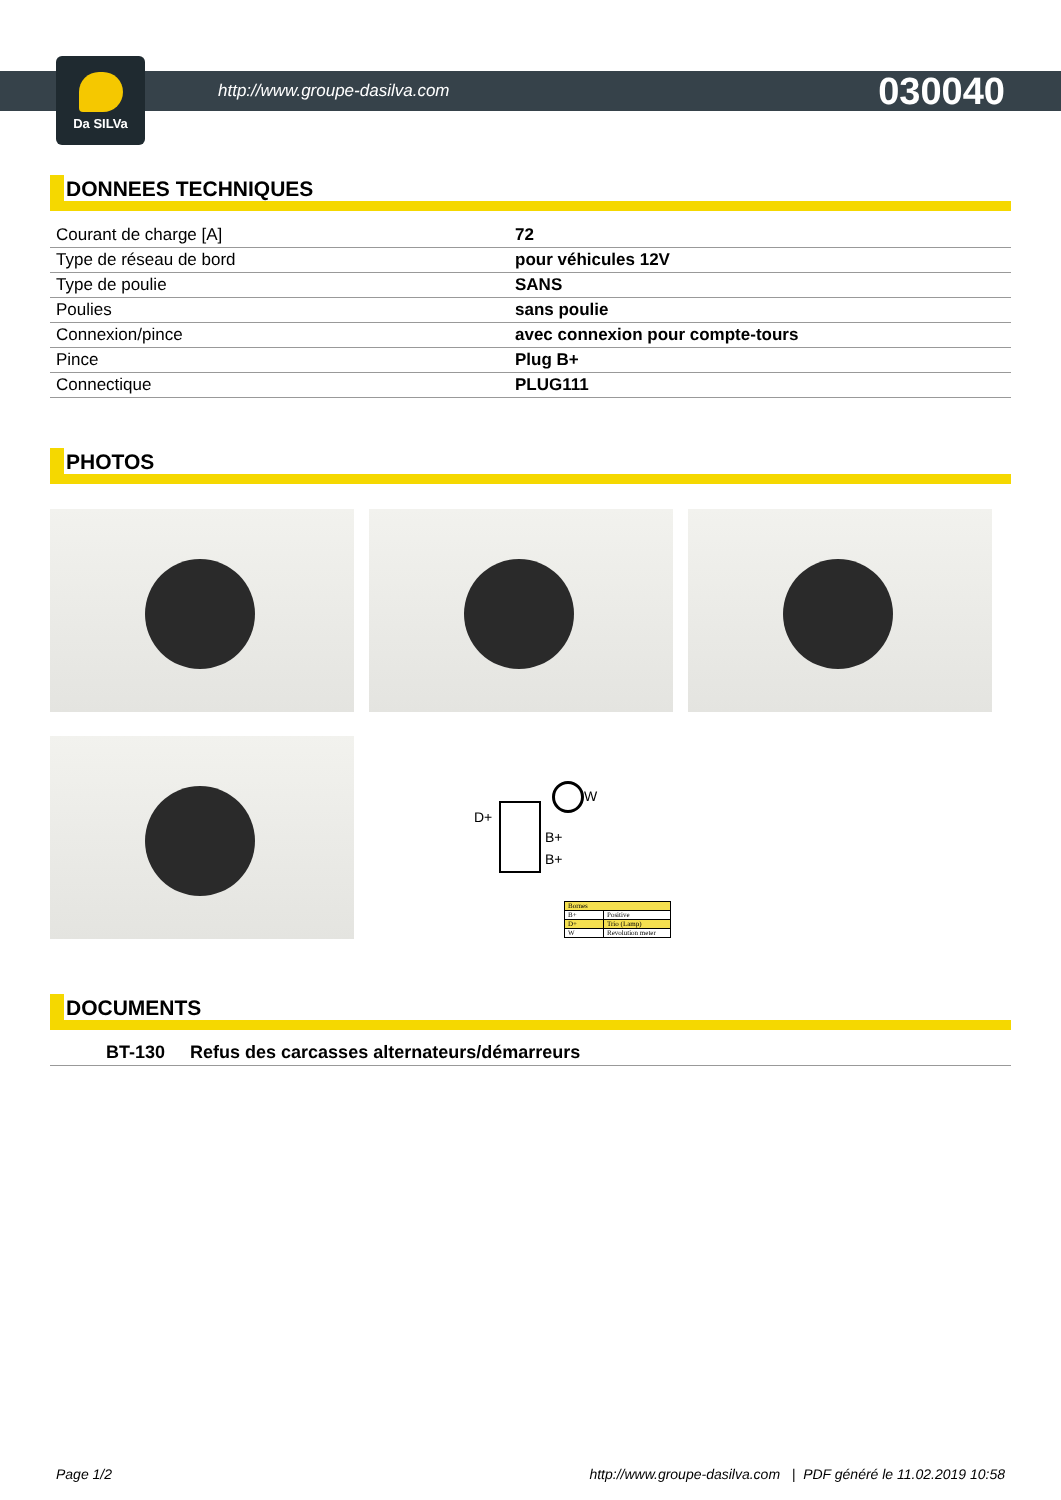Da SILVa
http://www.groupe-dasilva.com 030040
DONNEES TECHNIQUES
| Courant de charge [A] | 72 |
| Type de réseau de bord | pour véhicules 12V |
| Type de poulie | SANS |
| Poulies | sans poulie |
| Connexion/pince | avec connexion pour compte-tours |
| Pince | Plug B+ |
| Connectique | PLUG111 |
PHOTOS
D+
W
B+
B+
| Bornes | |
| B+ | Positive |
| D+ | Trio (Lamp) |
| W | Revolution meter |
DOCUMENTS
BT-130 Refus des carcasses alternateurs/démarreurs
Page 1/2 http://www.groupe-dasilva.com | PDF généré le 11.02.2019 10:58